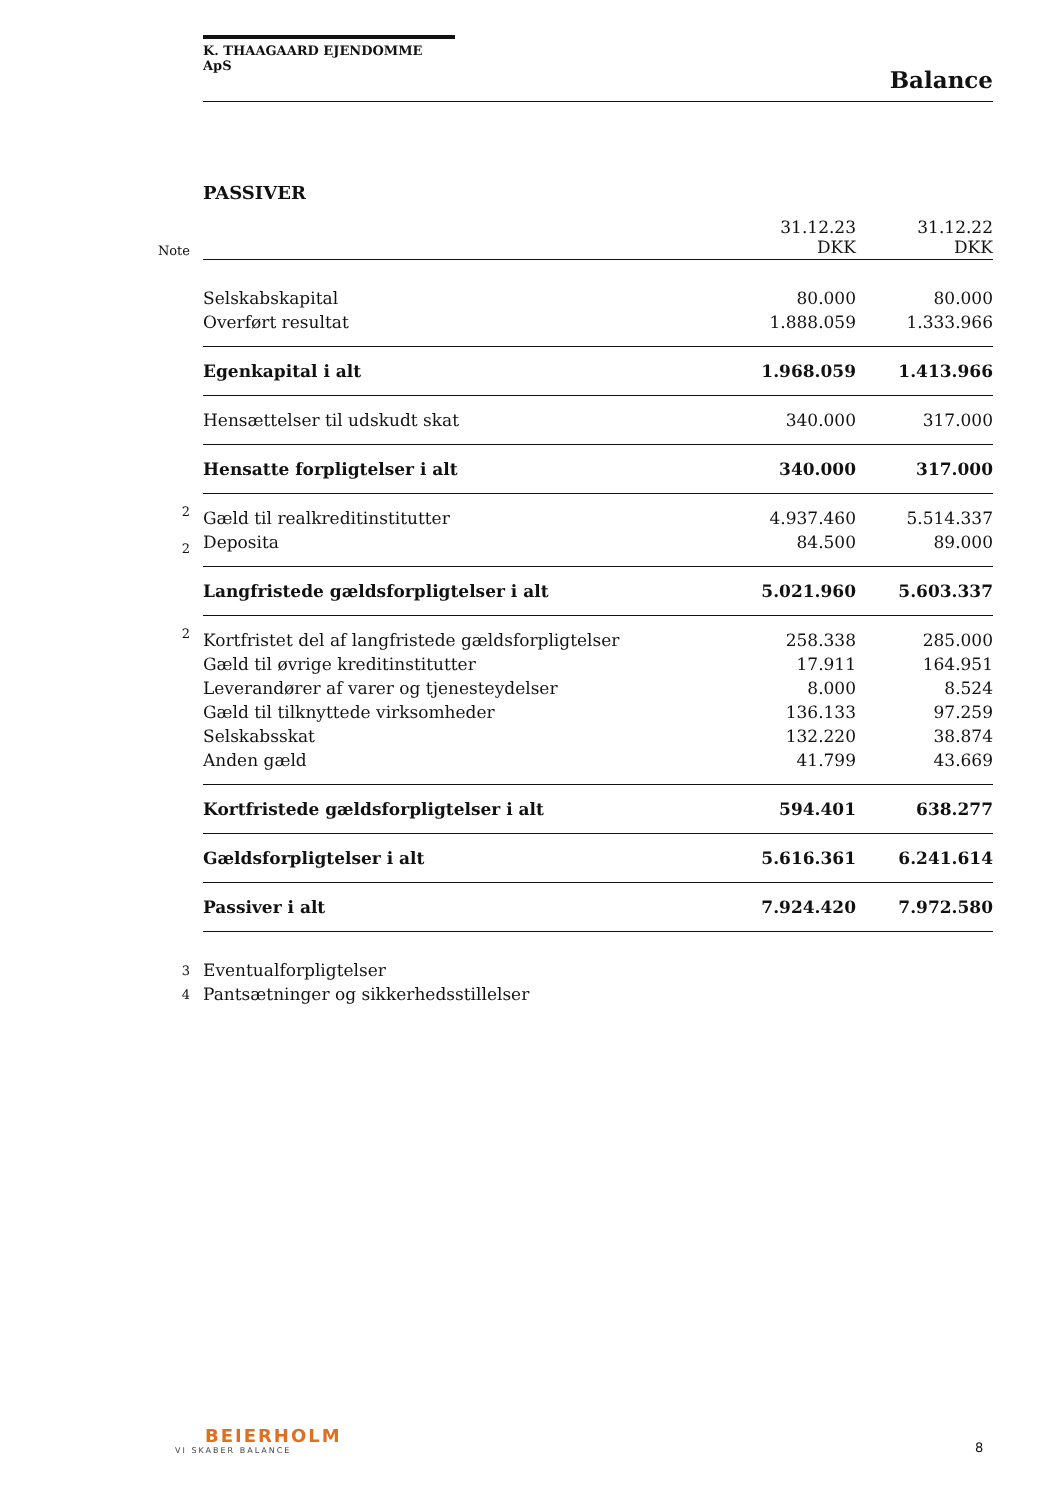K. THAAGAARD EJENDOMME ApS
Balance
PASSIVER
| Note | | 31.12.23 DKK | 31.12.22 DKK |
| | Selskabskapital | 80.000 | 80.000 |
| | Overført resultat | 1.888.059 | 1.333.966 |
| | Egenkapital i alt | 1.968.059 | 1.413.966 |
| | Hensættelser til udskudt skat | 340.000 | 317.000 |
| | Hensatte forpligtelser i alt | 340.000 | 317.000 |
| 2 | Gæld til realkreditinstitutter | 4.937.460 | 5.514.337 |
| 2 | Deposita | 84.500 | 89.000 |
| | Langfristede gældsforpligtelser i alt | 5.021.960 | 5.603.337 |
| 2 | Kortfristet del af langfristede gældsforpligtelser | 258.338 | 285.000 |
| | Gæld til øvrige kreditinstitutter | 17.911 | 164.951 |
| | Leverandører af varer og tjenesteydelser | 8.000 | 8.524 |
| | Gæld til tilknyttede virksomheder | 136.133 | 97.259 |
| | Selskabsskat | 132.220 | 38.874 |
| | Anden gæld | 41.799 | 43.669 |
| | Kortfristede gældsforpligtelser i alt | 594.401 | 638.277 |
| | Gældsforpligtelser i alt | 5.616.361 | 6.241.614 |
| | Passiver i alt | 7.924.420 | 7.972.580 |
| 3 | Eventualforpligtelser | | |
| 4 | Pantsætninger og sikkerhedsstillelser | | |
BEIERHOLM
VI SKABER BALANCE
8